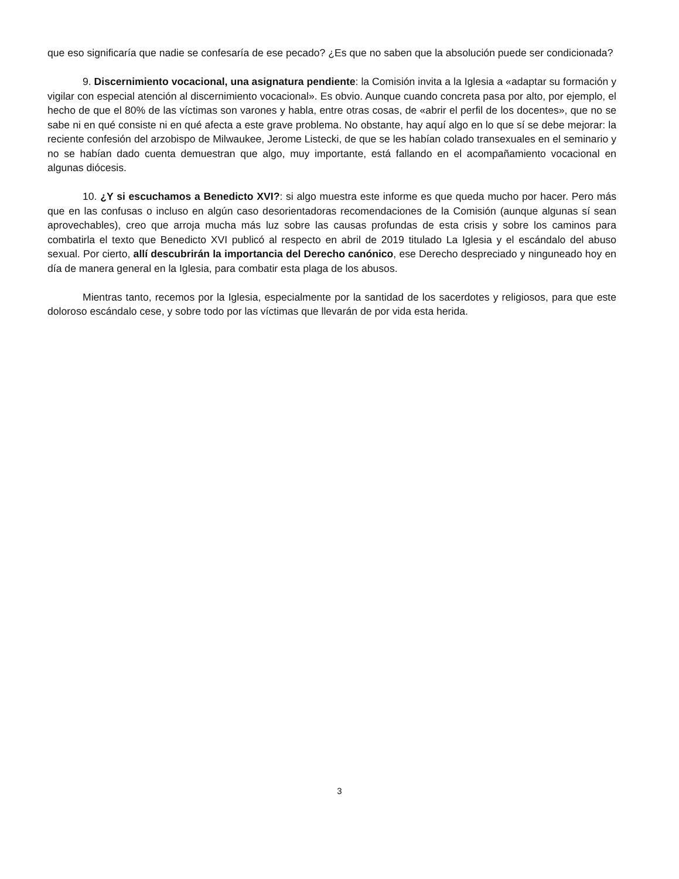que eso significaría que nadie se confesaría de ese pecado? ¿Es que no saben que la absolución puede ser condicionada?
9. Discernimiento vocacional, una asignatura pendiente: la Comisión invita a la Iglesia a «adaptar su formación y vigilar con especial atención al discernimiento vocacional». Es obvio. Aunque cuando concreta pasa por alto, por ejemplo, el hecho de que el 80% de las víctimas son varones y habla, entre otras cosas, de «abrir el perfil de los docentes», que no se sabe ni en qué consiste ni en qué afecta a este grave problema. No obstante, hay aquí algo en lo que sí se debe mejorar: la reciente confesión del arzobispo de Milwaukee, Jerome Listecki, de que se les habían colado transexuales en el seminario y no se habían dado cuenta demuestran que algo, muy importante, está fallando en el acompañamiento vocacional en algunas diócesis.
10. ¿Y si escuchamos a Benedicto XVI?: si algo muestra este informe es que queda mucho por hacer. Pero más que en las confusas o incluso en algún caso desorientadoras recomendaciones de la Comisión (aunque algunas sí sean aprovechables), creo que arroja mucha más luz sobre las causas profundas de esta crisis y sobre los caminos para combatirla el texto que Benedicto XVI publicó al respecto en abril de 2019 titulado La Iglesia y el escándalo del abuso sexual. Por cierto, allí descubrirán la importancia del Derecho canónico, ese Derecho despreciado y ninguneado hoy en día de manera general en la Iglesia, para combatir esta plaga de los abusos.
Mientras tanto, recemos por la Iglesia, especialmente por la santidad de los sacerdotes y religiosos, para que este doloroso escándalo cese, y sobre todo por las víctimas que llevarán de por vida esta herida.
3